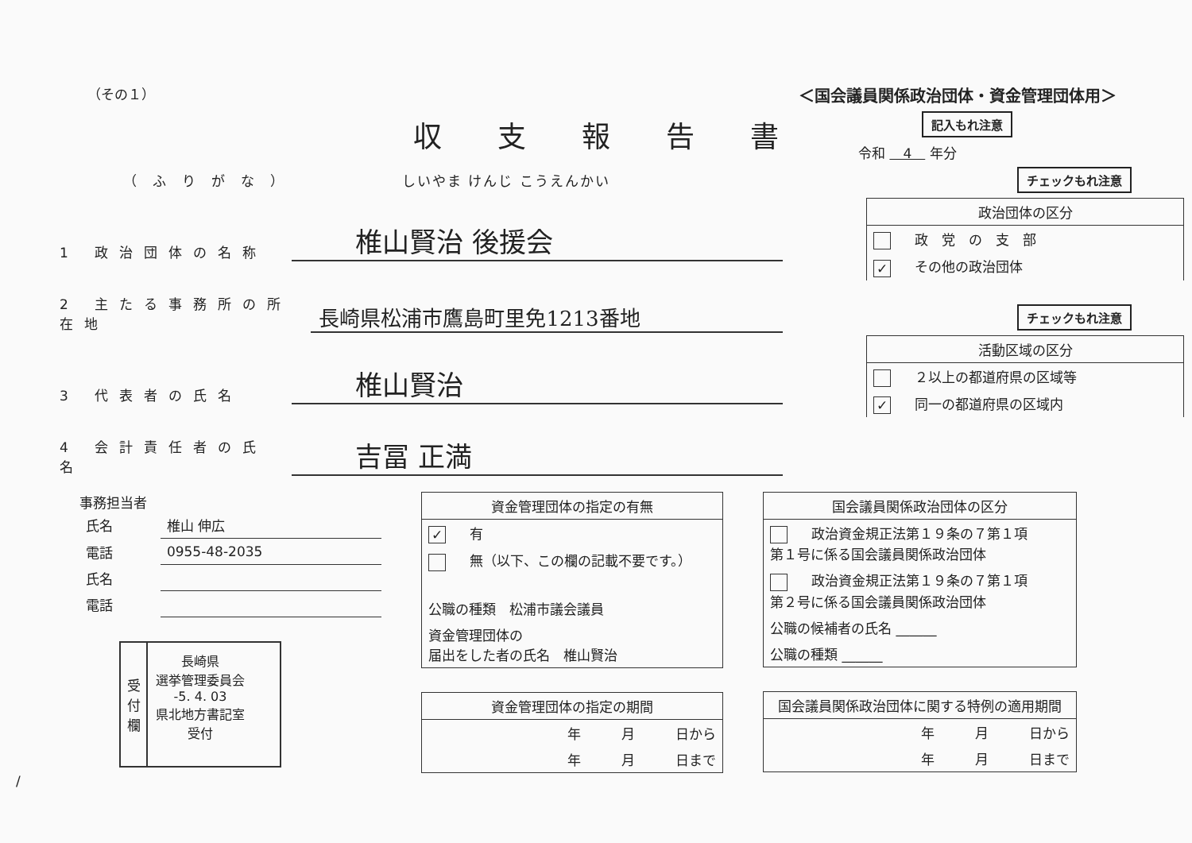（その１） ＜国会議員関係政治団体・資金管理団体用＞
収支報告書
記入もれ注意
令和 　4　 年分
（ふりがな）　しいやま けんじ こうえんかい
1 政治団体の名称 椎山賢治 後援会
2 主たる事務所の所在地 長崎県松浦市鷹島町里免1213番地
3 代表者の氏名 椎山賢治
4 会計責任者の氏名 吉冨 正満
チェックもれ注意
| 政治団体の区分 |
| --- |
| 政 党 の 支 部 |
| ✓ その他の政治団体 |
チェックもれ注意
| 活動区域の区分 |
| --- |
| ２以上の都道府県の区域等 |
| ✓ 同一の都道府県の区域内 |
事務担当者
| 氏名 | 椎山 伸広 |
| 電話 | 0955-48-2035 |
| 氏名 | |
| 電話 | |
受付欄
長崎県
選挙管理委員会
-5. 4. 03
県北地方書記室
受付
| 資金管理団体の指定の有無 |
| --- |
| ✓ 有 |
| 無（以下、この欄の記載不要です。） |
| 公職の種類 松浦市議会議員 |
| 資金管理団体の 届出をした者の氏名 椎山賢治 |
| 資金管理団体の指定の期間 |
| --- |
| 年 月 日から |
| 年 月 日まで |
| 国会議員関係政治団体の区分 |
| --- |
| 政治資金規正法第１９条の７第１項 第１号に係る国会議員関係政治団体 |
| 政治資金規正法第１９条の７第１項 第２号に係る国会議員関係政治団体 |
| 公職の候補者の氏名 ______ |
| 公職の種類 ______ |
| 国会議員関係政治団体に関する特例の適用期間 |
| --- |
| 年 月 日から |
| 年 月 日まで |
/